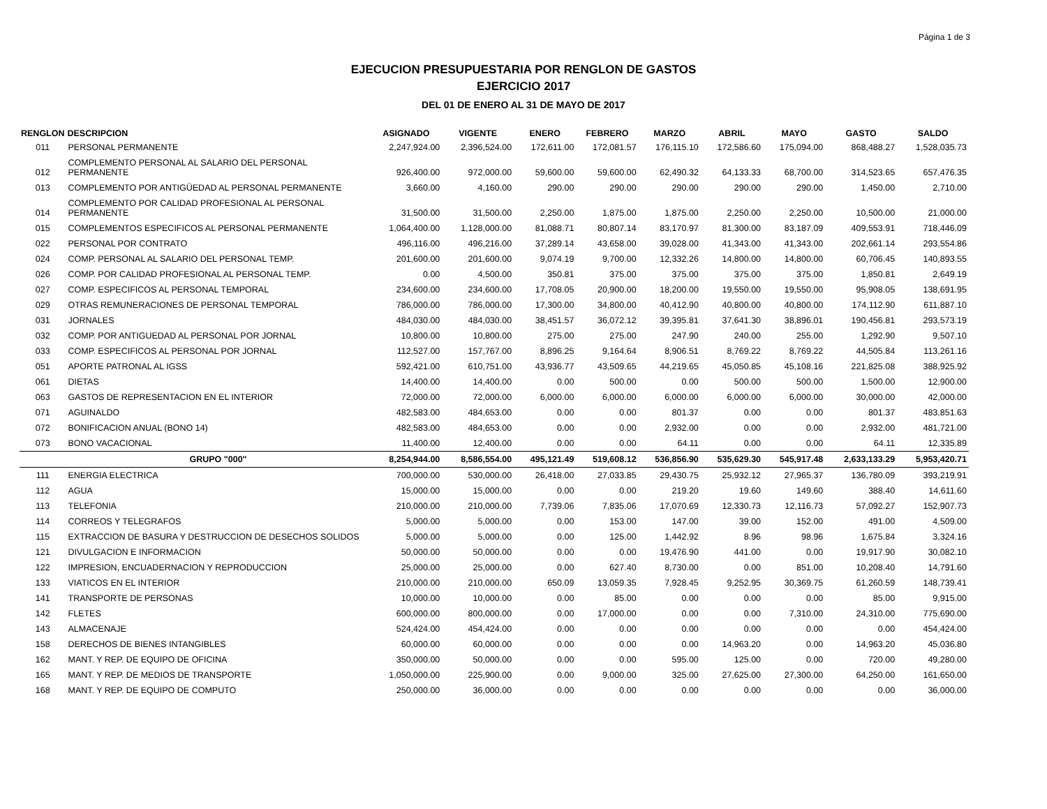Página 1 de 3
EJECUCION PRESUPUESTARIA POR RENGLON DE GASTOS
EJERCICIO 2017
DEL 01 DE ENERO AL 31 DE MAYO DE 2017
| RENGLON | DESCRIPCION | ASIGNADO | VIGENTE | ENERO | FEBRERO | MARZO | ABRIL | MAYO | GASTO | SALDO |
| --- | --- | --- | --- | --- | --- | --- | --- | --- | --- | --- |
| 011 | PERSONAL PERMANENTE | 2,247,924.00 | 2,396,524.00 | 172,611.00 | 172,081.57 | 176,115.10 | 172,586.60 | 175,094.00 | 868,488.27 | 1,528,035.73 |
| 012 | COMPLEMENTO PERSONAL AL SALARIO DEL PERSONAL PERMANENTE | 926,400.00 | 972,000.00 | 59,600.00 | 59,600.00 | 62,490.32 | 64,133.33 | 68,700.00 | 314,523.65 | 657,476.35 |
| 013 | COMPLEMENTO POR ANTIGÜEDAD AL PERSONAL PERMANENTE | 3,660.00 | 4,160.00 | 290.00 | 290.00 | 290.00 | 290.00 | 290.00 | 1,450.00 | 2,710.00 |
| 014 | COMPLEMENTO POR CALIDAD PROFESIONAL AL PERSONAL PERMANENTE | 31,500.00 | 31,500.00 | 2,250.00 | 1,875.00 | 1,875.00 | 2,250.00 | 2,250.00 | 10,500.00 | 21,000.00 |
| 015 | COMPLEMENTOS ESPECIFICOS AL PERSONAL PERMANENTE | 1,064,400.00 | 1,128,000.00 | 81,088.71 | 80,807.14 | 83,170.97 | 81,300.00 | 83,187.09 | 409,553.91 | 718,446.09 |
| 022 | PERSONAL POR CONTRATO | 496,116.00 | 496,216.00 | 37,289.14 | 43,658.00 | 39,028.00 | 41,343.00 | 41,343.00 | 202,661.14 | 293,554.86 |
| 024 | COMP. PERSONAL AL SALARIO DEL PERSONAL TEMP. | 201,600.00 | 201,600.00 | 9,074.19 | 9,700.00 | 12,332.26 | 14,800.00 | 14,800.00 | 60,706.45 | 140,893.55 |
| 026 | COMP. POR CALIDAD PROFESIONAL AL PERSONAL TEMP. | 0.00 | 4,500.00 | 350.81 | 375.00 | 375.00 | 375.00 | 375.00 | 1,850.81 | 2,649.19 |
| 027 | COMP. ESPECIFICOS AL PERSONAL TEMPORAL | 234,600.00 | 234,600.00 | 17,708.05 | 20,900.00 | 18,200.00 | 19,550.00 | 19,550.00 | 95,908.05 | 138,691.95 |
| 029 | OTRAS REMUNERACIONES DE PERSONAL TEMPORAL | 786,000.00 | 786,000.00 | 17,300.00 | 34,800.00 | 40,412.90 | 40,800.00 | 40,800.00 | 174,112.90 | 611,887.10 |
| 031 | JORNALES | 484,030.00 | 484,030.00 | 38,451.57 | 36,072.12 | 39,395.81 | 37,641.30 | 38,896.01 | 190,456.81 | 293,573.19 |
| 032 | COMP. POR ANTIGUEDAD AL PERSONAL POR JORNAL | 10,800.00 | 10,800.00 | 275.00 | 275.00 | 247.90 | 240.00 | 255.00 | 1,292.90 | 9,507.10 |
| 033 | COMP. ESPECIFICOS AL PERSONAL POR JORNAL | 112,527.00 | 157,767.00 | 8,896.25 | 9,164.64 | 8,906.51 | 8,769.22 | 8,769.22 | 44,505.84 | 113,261.16 |
| 051 | APORTE PATRONAL AL IGSS | 592,421.00 | 610,751.00 | 43,936.77 | 43,509.65 | 44,219.65 | 45,050.85 | 45,108.16 | 221,825.08 | 388,925.92 |
| 061 | DIETAS | 14,400.00 | 14,400.00 | 0.00 | 500.00 | 0.00 | 500.00 | 500.00 | 1,500.00 | 12,900.00 |
| 063 | GASTOS DE REPRESENTACION EN EL INTERIOR | 72,000.00 | 72,000.00 | 6,000.00 | 6,000.00 | 6,000.00 | 6,000.00 | 6,000.00 | 30,000.00 | 42,000.00 |
| 071 | AGUINALDO | 482,583.00 | 484,653.00 | 0.00 | 0.00 | 801.37 | 0.00 | 0.00 | 801.37 | 483,851.63 |
| 072 | BONIFICACION ANUAL (BONO 14) | 482,583.00 | 484,653.00 | 0.00 | 0.00 | 2,932.00 | 0.00 | 0.00 | 2,932.00 | 481,721.00 |
| 073 | BONO VACACIONAL | 11,400.00 | 12,400.00 | 0.00 | 0.00 | 64.11 | 0.00 | 0.00 | 64.11 | 12,335.89 |
| | GRUPO "000" | 8,254,944.00 | 8,586,554.00 | 495,121.49 | 519,608.12 | 536,856.90 | 535,629.30 | 545,917.48 | 2,633,133.29 | 5,953,420.71 |
| 111 | ENERGIA ELECTRICA | 700,000.00 | 530,000.00 | 26,418.00 | 27,033.85 | 29,430.75 | 25,932.12 | 27,965.37 | 136,780.09 | 393,219.91 |
| 112 | AGUA | 15,000.00 | 15,000.00 | 0.00 | 0.00 | 219.20 | 19.60 | 149.60 | 388.40 | 14,611.60 |
| 113 | TELEFONIA | 210,000.00 | 210,000.00 | 7,739.06 | 7,835.06 | 17,070.69 | 12,330.73 | 12,116.73 | 57,092.27 | 152,907.73 |
| 114 | CORREOS Y TELEGRAFOS | 5,000.00 | 5,000.00 | 0.00 | 153.00 | 147.00 | 39.00 | 152.00 | 491.00 | 4,509.00 |
| 115 | EXTRACCION DE BASURA Y DESTRUCCION DE DESECHOS SOLIDOS | 5,000.00 | 5,000.00 | 0.00 | 125.00 | 1,442.92 | 8.96 | 98.96 | 1,675.84 | 3,324.16 |
| 121 | DIVULGACION E INFORMACION | 50,000.00 | 50,000.00 | 0.00 | 0.00 | 19,476.90 | 441.00 | 0.00 | 19,917.90 | 30,082.10 |
| 122 | IMPRESION, ENCUADERNACION Y REPRODUCCION | 25,000.00 | 25,000.00 | 0.00 | 627.40 | 8,730.00 | 0.00 | 851.00 | 10,208.40 | 14,791.60 |
| 133 | VIATICOS EN EL INTERIOR | 210,000.00 | 210,000.00 | 650.09 | 13,059.35 | 7,928.45 | 9,252.95 | 30,369.75 | 61,260.59 | 148,739.41 |
| 141 | TRANSPORTE DE PERSONAS | 10,000.00 | 10,000.00 | 0.00 | 85.00 | 0.00 | 0.00 | 0.00 | 85.00 | 9,915.00 |
| 142 | FLETES | 600,000.00 | 800,000.00 | 0.00 | 17,000.00 | 0.00 | 0.00 | 7,310.00 | 24,310.00 | 775,690.00 |
| 143 | ALMACENAJE | 524,424.00 | 454,424.00 | 0.00 | 0.00 | 0.00 | 0.00 | 0.00 | 0.00 | 454,424.00 |
| 158 | DERECHOS DE BIENES INTANGIBLES | 60,000.00 | 60,000.00 | 0.00 | 0.00 | 0.00 | 14,963.20 | 0.00 | 14,963.20 | 45,036.80 |
| 162 | MANT. Y REP. DE EQUIPO DE OFICINA | 350,000.00 | 50,000.00 | 0.00 | 0.00 | 595.00 | 125.00 | 0.00 | 720.00 | 49,280.00 |
| 165 | MANT. Y REP. DE MEDIOS DE TRANSPORTE | 1,050,000.00 | 225,900.00 | 0.00 | 9,000.00 | 325.00 | 27,625.00 | 27,300.00 | 64,250.00 | 161,650.00 |
| 168 | MANT. Y REP. DE EQUIPO DE COMPUTO | 250,000.00 | 36,000.00 | 0.00 | 0.00 | 0.00 | 0.00 | 0.00 | 0.00 | 36,000.00 |